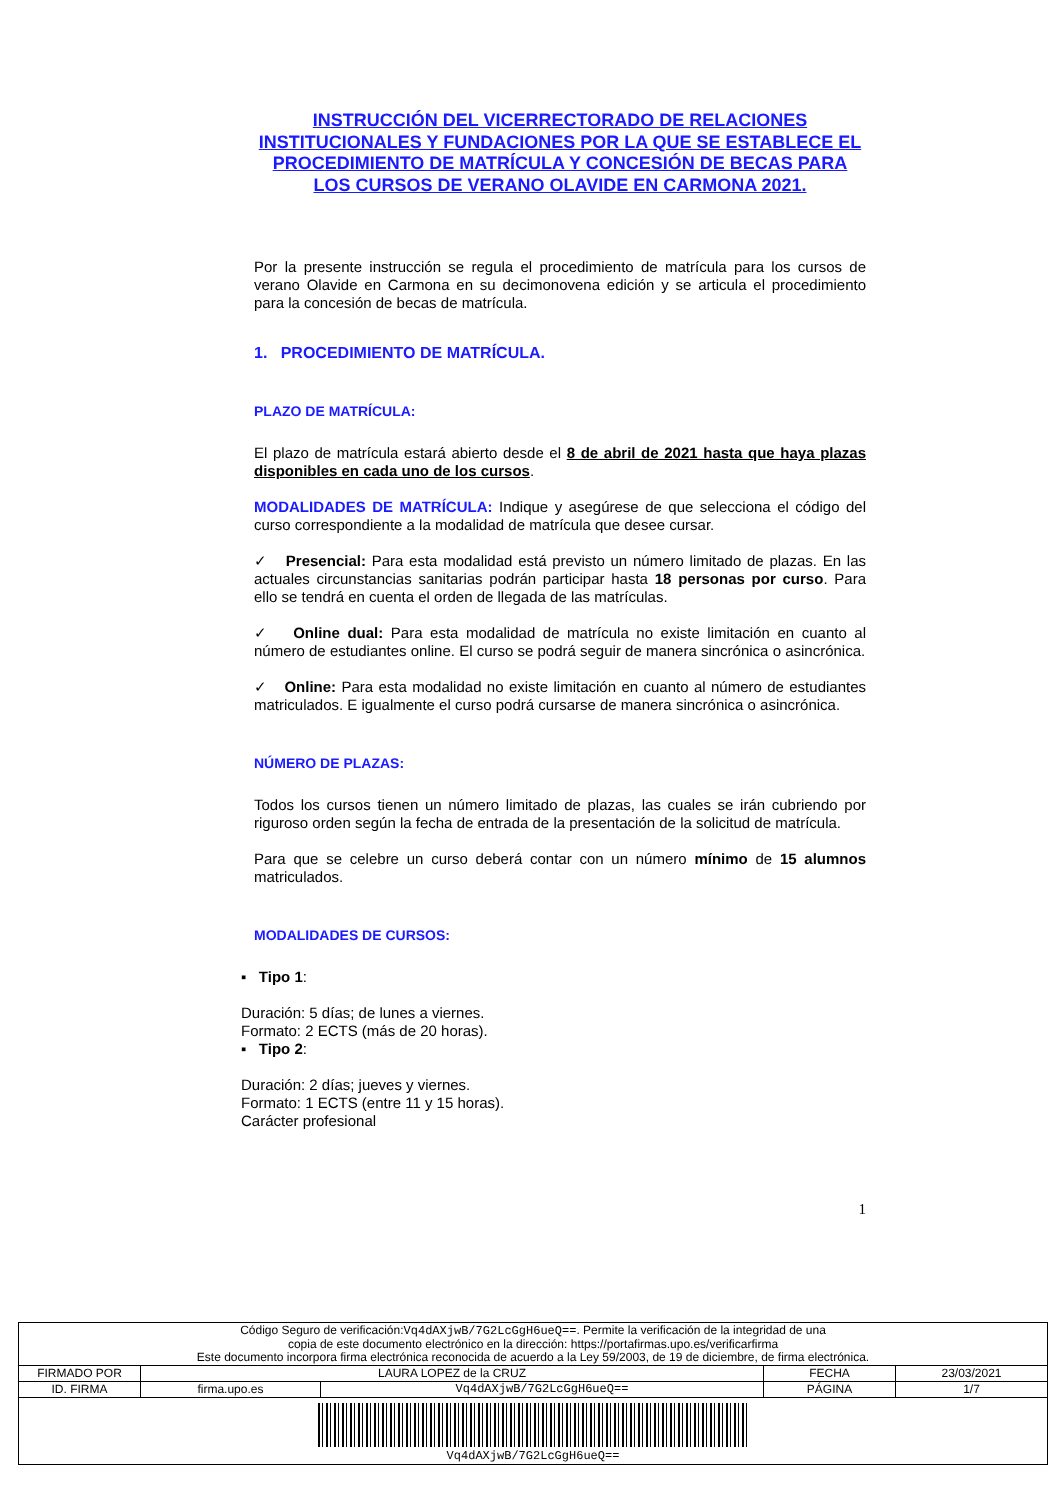INSTRUCCIÓN DEL VICERRECTORADO DE RELACIONES INSTITUCIONALES Y FUNDACIONES POR LA QUE SE ESTABLECE EL PROCEDIMIENTO DE MATRÍCULA Y CONCESIÓN DE BECAS PARA LOS CURSOS DE VERANO OLAVIDE EN CARMONA 2021.
Por la presente instrucción se regula el procedimiento de matrícula para los cursos de verano Olavide en Carmona en su decimonovena edición y se articula el procedimiento para la concesión de becas de matrícula.
1. PROCEDIMIENTO DE MATRÍCULA.
PLAZO DE MATRÍCULA:
El plazo de matrícula estará abierto desde el 8 de abril de 2021 hasta que haya plazas disponibles en cada uno de los cursos.
MODALIDADES DE MATRÍCULA: Indique y asegúrese de que selecciona el código del curso correspondiente a la modalidad de matrícula que desee cursar.
✓ Presencial: Para esta modalidad está previsto un número limitado de plazas. En las actuales circunstancias sanitarias podrán participar hasta 18 personas por curso. Para ello se tendrá en cuenta el orden de llegada de las matrículas.
✓ Online dual: Para esta modalidad de matrícula no existe limitación en cuanto al número de estudiantes online. El curso se podrá seguir de manera sincrónica o asincrónica.
✓ Online: Para esta modalidad no existe limitación en cuanto al número de estudiantes matriculados. E igualmente el curso podrá cursarse de manera sincrónica o asincrónica.
NÚMERO DE PLAZAS:
Todos los cursos tienen un número limitado de plazas, las cuales se irán cubriendo por riguroso orden según la fecha de entrada de la presentación de la solicitud de matrícula.
Para que se celebre un curso deberá contar con un número mínimo de 15 alumnos matriculados.
MODALIDADES DE CURSOS:
▪ Tipo 1:
Duración: 5 días; de lunes a viernes.
Formato: 2 ECTS (más de 20 horas).
▪ Tipo 2:
Duración: 2 días; jueves y viernes.
Formato: 1 ECTS (entre 11 y 15 horas).
Carácter profesional
1
| Código Seguro de verificación: Vq4dAXjwB/7G2LcGgH6ueQ== . Permite la verificación de la integridad de una copia de este documento electrónico en la dirección: https://portafirmas.upo.es/verificarfirma Este documento incorpora firma electrónica reconocida de acuerdo a la Ley 59/2003, de 19 de diciembre, de firma electrónica. | | | | |
| FIRMADO POR | LAURA LOPEZ de la CRUZ | | FECHA | 23/03/2021 |
| ID. FIRMA | firma.upo.es | Vq4dAXjwB/7G2LcGgH6ueQ== | PÁGINA | 1/7 |
| Vq4dAXjwB/7G2LcGgH6ueQ== | | | | |